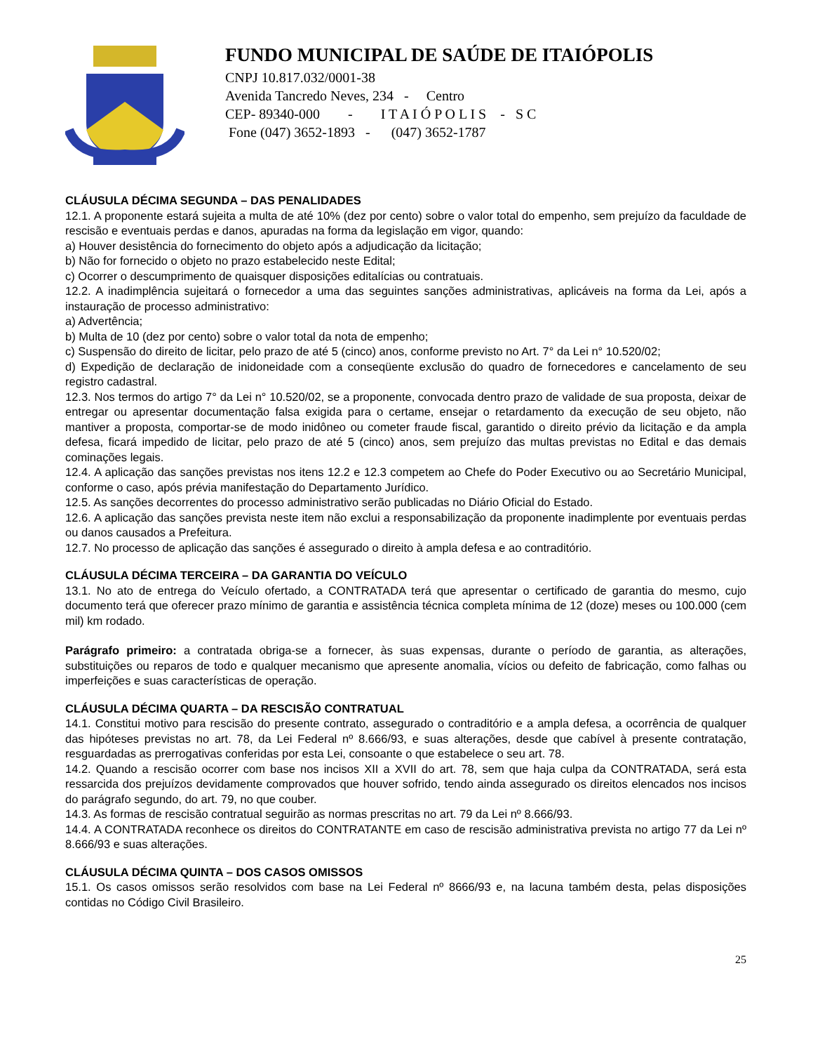FUNDO MUNICIPAL DE SAÚDE DE ITAIÓPOLIS
CNPJ 10.817.032/0001-38
Avenida Tancredo Neves, 234 - Centro
CEP- 89340-000 - I T A I Ó P O L I S - S C
Fone (047) 3652-1893 - (047) 3652-1787
CLÁUSULA DÉCIMA SEGUNDA – DAS PENALIDADES
12.1. A proponente estará sujeita a multa de até 10% (dez por cento) sobre o valor total do empenho, sem prejuízo da faculdade de rescisão e eventuais perdas e danos, apuradas na forma da legislação em vigor, quando:
a) Houver desistência do fornecimento do objeto após a adjudicação da licitação;
b) Não for fornecido o objeto no prazo estabelecido neste Edital;
c) Ocorrer o descumprimento de quaisquer disposições editalícias ou contratuais.
12.2. A inadimplência sujeitará o fornecedor a uma das seguintes sanções administrativas, aplicáveis na forma da Lei, após a instauração de processo administrativo:
a) Advertência;
b) Multa de 10 (dez por cento) sobre o valor total da nota de empenho;
c) Suspensão do direito de licitar, pelo prazo de até 5 (cinco) anos, conforme previsto no Art. 7° da Lei n° 10.520/02;
d) Expedição de declaração de inidoneidade com a conseqüente exclusão do quadro de fornecedores e cancelamento de seu registro cadastral.
12.3. Nos termos do artigo 7° da Lei n° 10.520/02, se a proponente, convocada dentro prazo de validade de sua proposta, deixar de entregar ou apresentar documentação falsa exigida para o certame, ensejar o retardamento da execução de seu objeto, não mantiver a proposta, comportar-se de modo inidôneo ou cometer fraude fiscal, garantido o direito prévio da licitação e da ampla defesa, ficará impedido de licitar, pelo prazo de até 5 (cinco) anos, sem prejuízo das multas previstas no Edital e das demais cominações legais.
12.4. A aplicação das sanções previstas nos itens 12.2 e 12.3 competem ao Chefe do Poder Executivo ou ao Secretário Municipal, conforme o caso, após prévia manifestação do Departamento Jurídico.
12.5. As sanções decorrentes do processo administrativo serão publicadas no Diário Oficial do Estado.
12.6. A aplicação das sanções prevista neste item não exclui a responsabilização da proponente inadimplente por eventuais perdas ou danos causados a Prefeitura.
12.7. No processo de aplicação das sanções é assegurado o direito à ampla defesa e ao contraditório.
CLÁUSULA DÉCIMA TERCEIRA – DA GARANTIA DO VEÍCULO
13.1. No ato de entrega do Veículo ofertado, a CONTRATADA terá que apresentar o certificado de garantia do mesmo, cujo documento terá que oferecer prazo mínimo de garantia e assistência técnica completa mínima de 12 (doze) meses ou 100.000 (cem mil) km rodado.
Parágrafo primeiro: a contratada obriga-se a fornecer, às suas expensas, durante o período de garantia, as alterações, substituições ou reparos de todo e qualquer mecanismo que apresente anomalia, vícios ou defeito de fabricação, como falhas ou imperfeições e suas características de operação.
CLÁUSULA DÉCIMA QUARTA – DA RESCISÃO CONTRATUAL
14.1. Constitui motivo para rescisão do presente contrato, assegurado o contraditório e a ampla defesa, a ocorrência de qualquer das hipóteses previstas no art. 78, da Lei Federal nº 8.666/93, e suas alterações, desde que cabível à presente contratação, resguardadas as prerrogativas conferidas por esta Lei, consoante o que estabelece o seu art. 78.
14.2. Quando a rescisão ocorrer com base nos incisos XII a XVII do art. 78, sem que haja culpa da CONTRATADA, será esta ressarcida dos prejuízos devidamente comprovados que houver sofrido, tendo ainda assegurado os direitos elencados nos incisos do parágrafo segundo, do art. 79, no que couber.
14.3. As formas de rescisão contratual seguirão as normas prescritas no art. 79 da Lei nº 8.666/93.
14.4. A CONTRATADA reconhece os direitos do CONTRATANTE em caso de rescisão administrativa prevista no artigo 77 da Lei nº 8.666/93 e suas alterações.
CLÁUSULA DÉCIMA QUINTA – DOS CASOS OMISSOS
15.1. Os casos omissos serão resolvidos com base na Lei Federal nº 8666/93 e, na lacuna também desta, pelas disposições contidas no Código Civil Brasileiro.
25